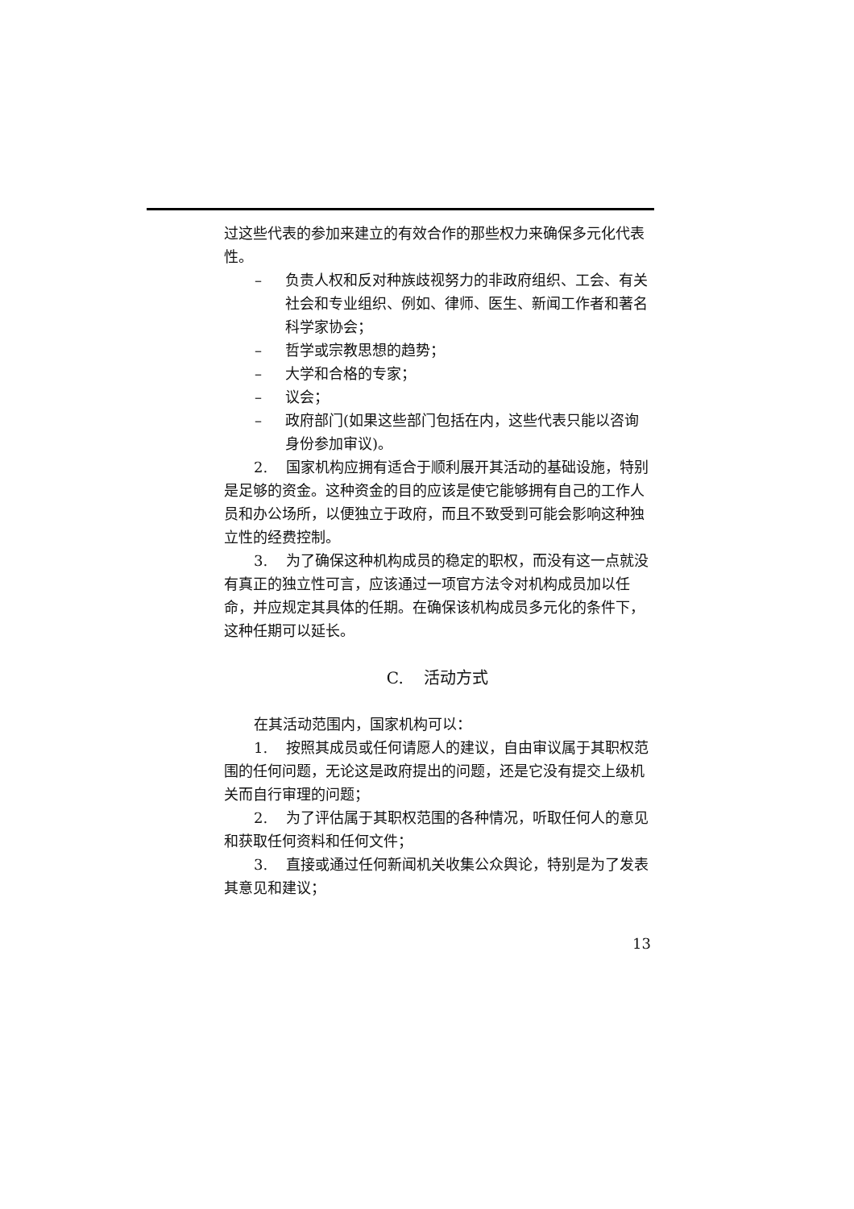过这些代表的参加来建立的有效合作的那些权力来确保多元化代表性。
– 负责人权和反对种族歧视努力的非政府组织、工会、有关社会和专业组织、例如、律师、医生、新闻工作者和著名科学家协会；
– 哲学或宗教思想的趋势；
– 大学和合格的专家；
– 议会；
– 政府部门(如果这些部门包括在内，这些代表只能以咨询身份参加审议)。
2. 国家机构应拥有适合于顺利展开其活动的基础设施，特别是足够的资金。这种资金的目的应该是使它能够拥有自己的工作人员和办公场所，以便独立于政府，而且不致受到可能会影响这种独立性的经费控制。
3. 为了确保这种机构成员的稳定的职权，而没有这一点就没有真正的独立性可言，应该通过一项官方法令对机构成员加以任命，并应规定其具体的任期。在确保该机构成员多元化的条件下，这种任期可以延长。
C. 活动方式
在其活动范围内，国家机构可以：
1. 按照其成员或任何请愿人的建议，自由审议属于其职权范围的任何问题，无论这是政府提出的问题，还是它没有提交上级机关而自行审理的问题；
2. 为了评估属于其职权范围的各种情况，听取任何人的意见和获取任何资料和任何文件；
3. 直接或通过任何新闻机关收集公众舆论，特别是为了发表其意见和建议；
13